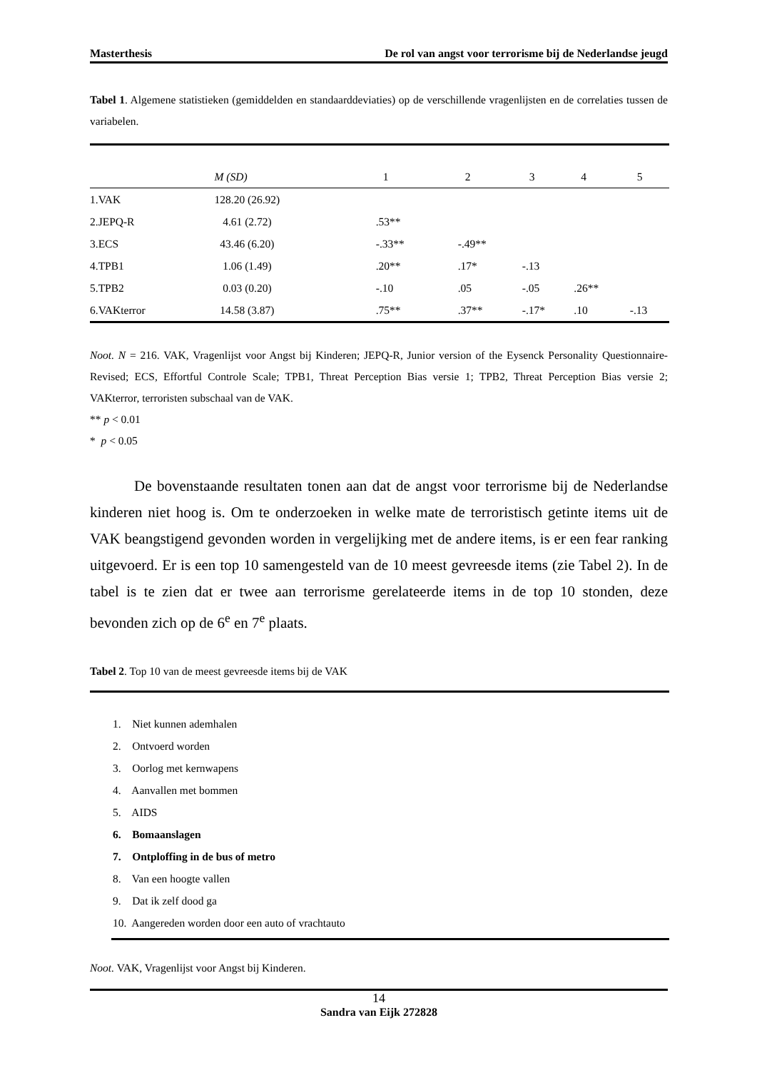Masterthesis De rol van angst voor terrorisme bij de Nederlandse jeugd
Tabel 1. Algemene statistieken (gemiddelden en standaarddeviaties) op de verschillende vragenlijsten en de correlaties tussen de variabelen.
| | M (SD) | 1 | 2 | 3 | 4 | 5 |
| --- | --- | --- | --- | --- | --- | --- |
| 1.VAK | 128.20 (26.92) | | | | | |
| 2.JEPQ-R | 4.61 (2.72) | .53** | | | | |
| 3.ECS | 43.46 (6.20) | -.33** | -.49** | | | |
| 4.TPB1 | 1.06 (1.49) | .20** | .17* | -.13 | | |
| 5.TPB2 | 0.03 (0.20) | -.10 | .05 | -.05 | .26** | |
| 6.VAKterror | 14.58 (3.87) | .75** | .37** | -.17* | .10 | -.13 |
Noot. N = 216. VAK, Vragenlijst voor Angst bij Kinderen; JEPQ-R, Junior version of the Eysenck Personality Questionnaire-Revised; ECS, Effortful Controle Scale; TPB1, Threat Perception Bias versie 1; TPB2, Threat Perception Bias versie 2; VAKterror, terroristen subschaal van de VAK.
** p < 0.01
* p < 0.05
De bovenstaande resultaten tonen aan dat de angst voor terrorisme bij de Nederlandse kinderen niet hoog is. Om te onderzoeken in welke mate de terroristisch getinte items uit de VAK beangstigend gevonden worden in vergelijking met de andere items, is er een fear ranking uitgevoerd. Er is een top 10 samengesteld van de 10 meest gevreesde items (zie Tabel 2). In de tabel is te zien dat er twee aan terrorisme gerelateerde items in de top 10 stonden, deze bevonden zich op de 6<sup>e</sup> en 7<sup>e</sup> plaats.
Tabel 2. Top 10 van de meest gevreesde items bij de VAK
1. Niet kunnen ademhalen
2. Ontvoerd worden
3. Oorlog met kernwapens
4. Aanvallen met bommen
5. AIDS
6. Bomaanslagen
7. Ontploffing in de bus of metro
8. Van een hoogte vallen
9. Dat ik zelf dood ga
10. Aangereden worden door een auto of vrachtauto
Noot. VAK, Vragenlijst voor Angst bij Kinderen.
14
Sandra van Eijk 272828